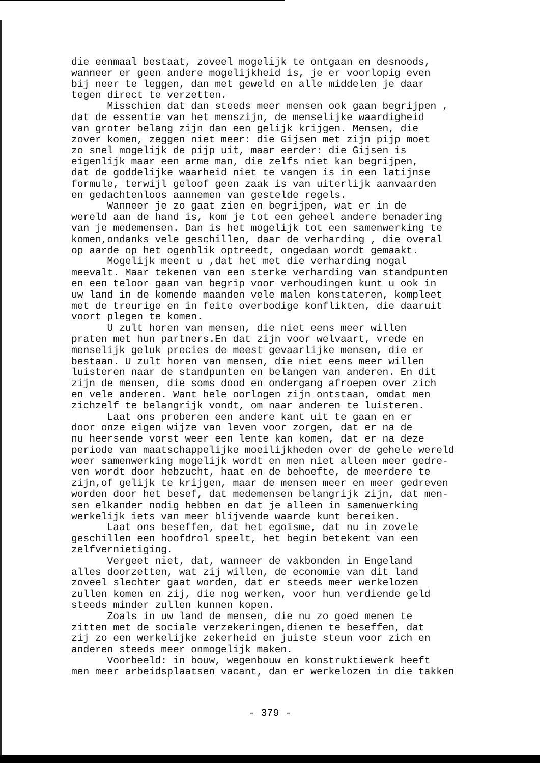die eenmaal bestaat, zoveel mogelijk te ontgaan en desnoods, wanneer er geen andere mogelijkheid is, je er voorlopig even bij neer te leggen, dan met geweld en alle middelen je daar tegen direct te verzetten. Misschien dat dan steeds meer mensen ook gaan begrijpen , dat de essentie van het menszijn, de menselijke waardigheid van groter belang zijn dan een gelijk krijgen. Mensen, die zover komen, zeggen niet meer: die Gijsen met zijn pijp moet zo snel mogelijk de pijp uit, maar eerder: die Gijsen is eigenlijk maar een arme man, die zelfs niet kan begrijpen, dat de goddelijke waarheid niet te vangen is in een latijnse formule, terwijl geloof geen zaak is van uiterlijk aanvaarden en gedachtenloos aannemen van gestelde regels. Wanneer je zo gaat zien en begrijpen, wat er in de wereld aan de hand is, kom je tot een geheel andere benadering van je medemensen. Dan is het mogelijk tot een samenwerking te komen,ondanks vele geschillen, daar de verharding , die overal op aarde op het ogenblik optreedt, ongedaan wordt gemaakt. Mogelijk meent u ,dat het met die verharding nogal meevalt. Maar tekenen van een sterke verharding van standpunten en een teloor gaan van begrip voor verhoudingen kunt u ook in uw land in de komende maanden vele malen konstateren, kompleet met de treurige en in feite overbodige konflikten, die daaruit voort plegen te komen. U zult horen van mensen, die niet eens meer willen praten met hun partners.En dat zijn voor welvaart, vrede en menselijk geluk precies de meest gevaarlijke mensen, die er bestaan. U zult horen van mensen, die niet eens meer willen luisteren naar de standpunten en belangen van anderen. En dit zijn de mensen, die soms dood en ondergang afroepen over zich en vele anderen. Want hele oorlogen zijn ontstaan, omdat men zichzelf te belangrijk vondt, om naar anderen te luisteren. Laat ons proberen een andere kant uit te gaan en er door onze eigen wijze van leven voor zorgen, dat er na de nu heersende vorst weer een lente kan komen, dat er na deze periode van maatschappelijke moeilijkheden over de gehele wereld weer samenwerking mogelijk wordt en men niet alleen meer gedre- ven wordt door hebzucht, haat en de behoefte, de meerdere te zijn,of gelijk te krijgen, maar de mensen meer en meer gedreven worden door het besef, dat medemensen belangrijk zijn, dat men- sen elkander nodig hebben en dat je alleen in samenwerking werkelijk iets van meer blijvende waarde kunt bereiken. Laat ons beseffen, dat het egoïsme, dat nu in zovele geschillen een hoofdrol speelt, het begin betekent van een zelfvernietiging. Vergeet niet, dat, wanneer de vakbonden in Engeland alles doorzetten, wat zij willen, de economie van dit land zoveel slechter gaat worden, dat er steeds meer werkelozen zullen komen en zij, die nog werken, voor hun verdiende geld steeds minder zullen kunnen kopen. Zoals in uw land de mensen, die nu zo goed menen te zitten met de sociale verzekeringen,dienen te beseffen, dat zij zo een werkelijke zekerheid en juiste steun voor zich en anderen steeds meer onmogelijk maken. Voorbeeld: in bouw, wegenbouw en konstruktiewerk heeft men meer arbeidsplaatsen vacant, dan er werkelozen in die takken
- 379 -